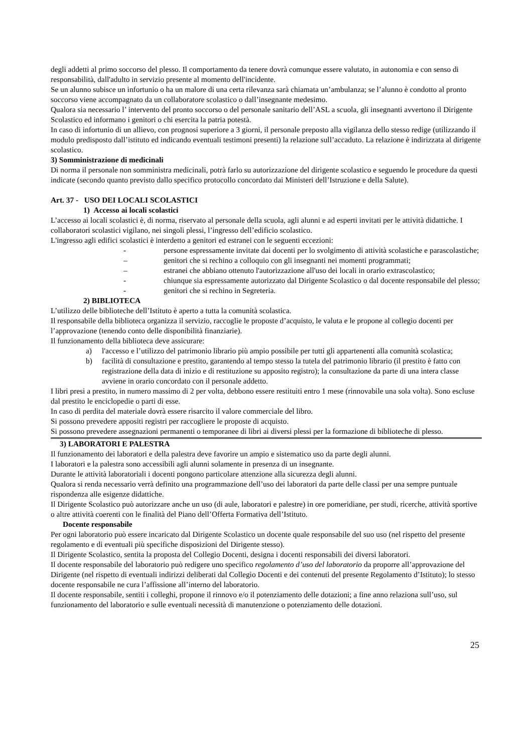degli addetti al primo soccorso del plesso. Il comportamento da tenere dovrà comunque essere valutato, in autonomia e con senso di responsabilità, dall'adulto in servizio presente al momento dell'incidente.
Se un alunno subisce un infortunio o ha un malore di una certa rilevanza sarà chiamata un’ambulanza; se l’alunno è condotto al pronto soccorso viene accompagnato da un collaboratore scolastico o dall’insegnante medesimo.
Qualora sia necessario l’ intervento del pronto soccorso o del personale sanitario dell’ASL a scuola, gli insegnanti avvertono il Dirigente Scolastico ed informano i genitori o chi esercita la patria potestà.
In caso di infortunio di un allievo, con prognosi superiore a 3 giorni, il personale preposto alla vigilanza dello stesso redige (utilizzando il modulo predisposto dall’istituto ed indicando eventuali testimoni presenti) la relazione sull’accaduto. La relazione è indirizzata al dirigente scolastico.
3) Somministrazione di medicinali
Di norma il personale non somministra medicinali, potrà farlo su autorizzazione del dirigente scolastico e seguendo le procedure da questi indicate (secondo quanto previsto dallo specifico protocollo concordato dai Ministeri dell’Istruzione e della Salute).
Art. 37 - USO DEI LOCALI SCOLASTICI
1) Accesso ai locali scolastici
L’accesso ai locali scolastici è, di norma, riservato al personale della scuola, agli alunni e ad esperti invitati per le attività didattiche. I collaboratori scolastici vigilano, nei singoli plessi, l’ingresso dell’edificio scolastico.
L'ingresso agli edifici scolastici è interdetto a genitori ed estranei con le seguenti eccezioni:
- persone espressamente invitate dai docenti per lo svolgimento di attività scolastiche e parascolastiche;
– genitori che si rechino a colloquio con gli insegnanti nei momenti programmati;
– estranei che abbiano ottenuto l'autorizzazione all'uso dei locali in orario extrascolastico;
- chiunque sia espressamente autorizzato dal Dirigente Scolastico o dal docente responsabile del plesso;
- genitori che si rechino in Segreteria.
2) BIBLIOTECA
L’utilizzo delle biblioteche dell’Istituto è aperto a tutta la comunità scolastica.
Il responsabile della biblioteca organizza il servizio, raccoglie le proposte d’acquisto, le valuta e le propone al collegio docenti per l’approvazione (tenendo conto delle disponibilità finanziarie).
Il funzionamento della biblioteca deve assicurare:
a) l'accesso e l’utilizzo del patrimonio librario più ampio possibile per tutti gli appartenenti alla comunità scolastica;
b) facilità di consultazione e prestito, garantendo al tempo stesso la tutela del patrimonio librario (il prestito è fatto con registrazione della data di inizio e di restituzione su apposito registro); la consultazione da parte di una intera classe avviene in orario concordato con il personale addetto.
I libri presi a prestito, in numero massimo di 2 per volta, debbono essere restituiti entro 1 mese (rinnovabile una sola volta). Sono escluse dal prestito le enciclopedie o parti di esse.
In caso di perdita del materiale dovrà essere risarcito il valore commerciale del libro.
Si possono prevedere appositi registri per raccogliere le proposte di acquisto.
Si possono prevedere assegnazioni permanenti o temporanee di libri ai diversi plessi per la formazione di biblioteche di plesso.
3) LABORATORI E PALESTRA
Il funzionamento dei laboratori e della palestra deve favorire un ampio e sistematico uso da parte degli alunni.
I laboratori e la palestra sono accessibili agli alunni solamente in presenza di un insegnante.
Durante le attività laboratoriali i docenti pongono particolare attenzione alla sicurezza degli alunni.
Qualora si renda necessario verrà definito una programmazione dell’uso dei laboratori da parte delle classi per una sempre puntuale rispondenza alle esigenze didattiche.
Il Dirigente Scolastico può autorizzare anche un uso (di aule, laboratori e palestre) in ore pomeridiane, per studi, ricerche, attività sportive o altre attività coerenti con le finalità del Piano dell’Offerta Formativa dell’Istituto.
Docente responsabile
Per ogni laboratorio può essere incaricato dal Dirigente Scolastico un docente quale responsabile del suo uso (nel rispetto del presente regolamento e di eventuali più specifiche disposizioni del Dirigente stesso).
Il Dirigente Scolastico, sentita la proposta del Collegio Docenti, designa i docenti responsabili dei diversi laboratori.
Il docente responsabile del laboratorio può redigere uno specifico regolamento d’uso del laboratorio da proporre all’approvazione del Dirigente (nel rispetto di eventuali indirizzi deliberati dal Collegio Docenti e dei contenuti del presente Regolamento d’Istituto); lo stesso docente responsabile ne cura l’affissione all’interno del laboratorio.
Il docente responsabile, sentiti i colleghi, propone il rinnovo e/o il potenziamento delle dotazioni; a fine anno relaziona sull’uso, sul funzionamento del laboratorio e sulle eventuali necessità di manutenzione o potenziamento delle dotazioni.
25